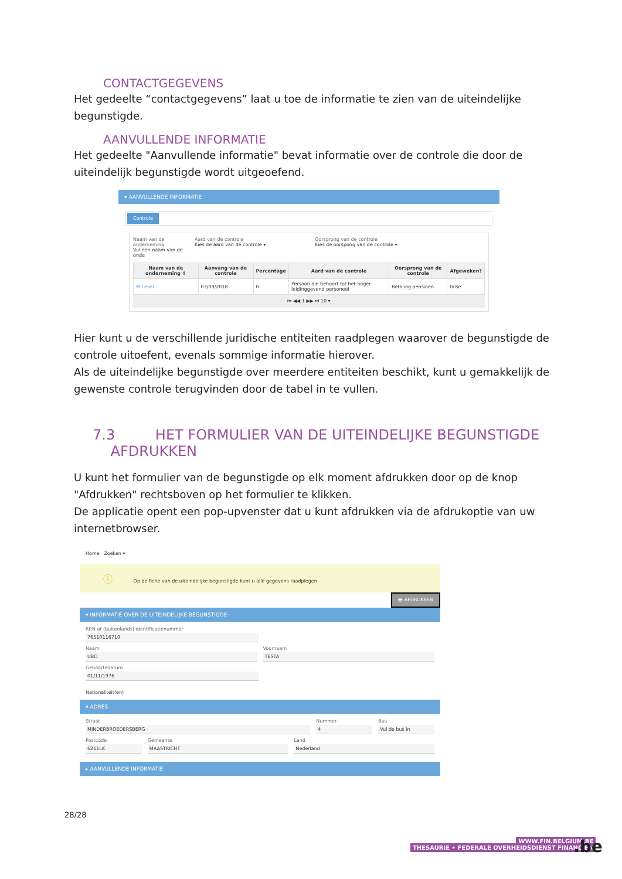CONTACTGEGEVENS
Het gedeelte “contactgegevens” laat u toe de informatie te zien van de uiteindelijke begunstigde.
AANVULLENDE INFORMATIE
Het gedeelte "Aanvullende informatie" bevat informatie over de controle die door de uiteindelijk begunstigde wordt uitgeoefend.
▾ AANVULLENDE INFORMATIE
Controle
Naam van de onderneming
Vul een naam van de onde
Aard van de controle
Kies de aard van de controle ▾
Oorsprong van de controle
Kies de oorspong van de controle ▾
| Naam van de onderneming ⇕ | Aanvang van de controle | Percentage | Aard van de controle | Oorsprong van de controle | Afgeweken? |
| --- | --- | --- | --- | --- | --- |
| M-Level | 03/09/2018 | 0 | Persoon die behoort tot het hoger leidinggevend personeel | Betaling pensioen | false |
⏮ ◀◀ 1 ▶▶ ⏭ 10 ▾
Hier kunt u de verschillende juridische entiteiten raadplegen waarover de begunstigde de controle uitoefent, evenals sommige informatie hierover.
Als de uiteindelijke begunstigde over meerdere entiteiten beschikt, kunt u gemakkelijk de gewenste controle terugvinden door de tabel in te vullen.
7.3 HET FORMULIER VAN DE UITEINDELIJKE BEGUNSTIGDE
AFDRUKKEN
U kunt het formulier van de begunstigde op elk moment afdrukken door op de knop "Afdrukken" rechtsboven op het formulier te klikken.
De applicatie opent een pop-upvenster dat u kunt afdrukken via de afdrukoptie van uw internetbrowser.
Home Zoeken ▾
ⓘ Op de fiche van de uiteindelijke begunstigde kunt u alle gegevens raadplegen
🖶 AFDRUKKEN
▾ INFORMATIE OVER DE UITEINDELIJKE BEGUNSTIGDE
RRN of (buitenlands) identificatienummer
76510116710
Naam
UBO
Voornaam
TESTA
Geboortedatum
01/11/1976
Nationaliteit(en)
▾ ADRES
Straat
MINDERBROEDERSBERG
Nummer
4
Bus
Vul de bus in
Postcode
6211LK
Gemeente
MAASTRICHT
Land
Nederland
▸ AANVULLENDE INFORMATIE
28/28
WWW.FIN.BELGIUM.BE
THESAURIE • FEDERALE OVERHEIDSDIENST FINANCIEN
.be